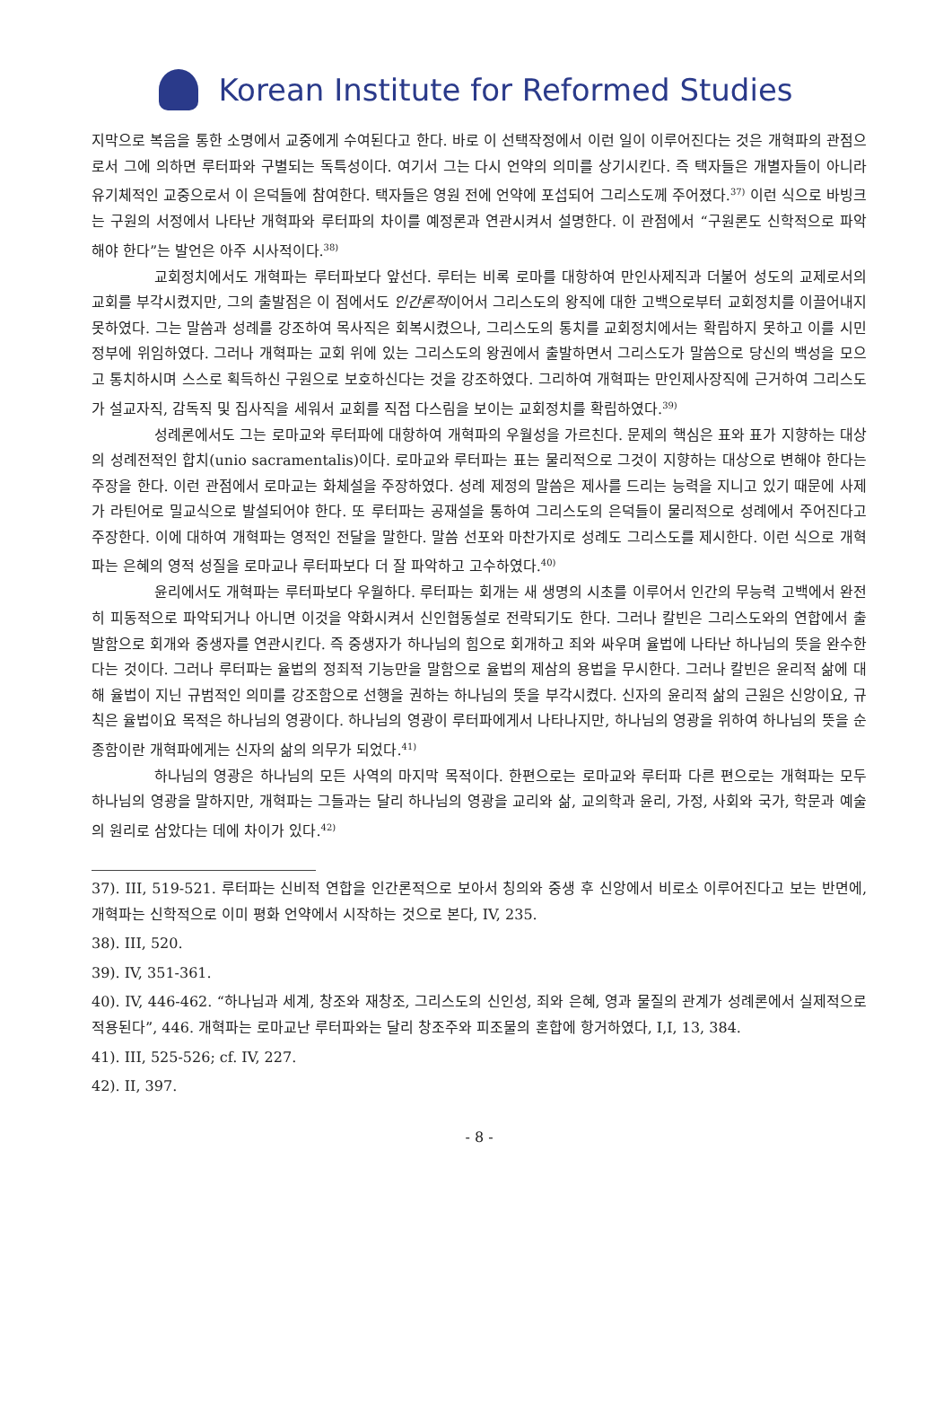Korean Institute for Reformed Studies
지막으로 복음을 통한 소명에서 교중에게 수여된다고 한다. 바로 이 선택작정에서 이런 일이 이루어진다는 것은 개혁파의 관점으로서 그에 의하면 루터파와 구별되는 독특성이다. 여기서 그는 다시 언약의 의미를 상기시킨다. 즉 택자들은 개별자들이 아니라 유기체적인 교중으로서 이 은덕들에 참여한다. 택자들은 영원 전에 언약에 포섭되어 그리스도께 주어졌다.<sup>37)</sup> 이런 식으로 바빙크는 구원의 서정에서 나타난 개혁파와 루터파의 차이를 예정론과 연관시켜서 설명한다. 이 관점에서 “구원론도 신학적으로 파악해야 한다”는 발언은 아주 시사적이다.<sup>38)</sup>
교회정치에서도 개혁파는 루터파보다 앞선다. 루터는 비록 로마를 대항하여 만인사제직과 더불어 성도의 교제로서의 교회를 부각시켰지만, 그의 출발점은 이 점에서도 인간론적이어서 그리스도의 왕직에 대한 고백으로부터 교회정치를 이끌어내지 못하였다. 그는 말씀과 성례를 강조하여 목사직은 회복시켰으나, 그리스도의 통치를 교회정치에서는 확립하지 못하고 이를 시민정부에 위임하였다. 그러나 개혁파는 교회 위에 있는 그리스도의 왕권에서 출발하면서 그리스도가 말씀으로 당신의 백성을 모으고 통치하시며 스스로 획득하신 구원으로 보호하신다는 것을 강조하였다. 그리하여 개혁파는 만인제사장직에 근거하여 그리스도가 설교자직, 감독직 및 집사직을 세워서 교회를 직접 다스림을 보이는 교회정치를 확립하였다.<sup>39)</sup>
성례론에서도 그는 로마교와 루터파에 대항하여 개혁파의 우월성을 가르친다. 문제의 핵심은 표와 표가 지향하는 대상의 성례전적인 합치(unio sacramentalis)이다. 로마교와 루터파는 표는 물리적으로 그것이 지향하는 대상으로 변해야 한다는 주장을 한다. 이런 관점에서 로마교는 화체설을 주장하였다. 성례 제정의 말씀은 제사를 드리는 능력을 지니고 있기 때문에 사제가 라틴어로 밀교식으로 발설되어야 한다. 또 루터파는 공재설을 통하여 그리스도의 은덕들이 물리적으로 성례에서 주어진다고 주장한다. 이에 대하여 개혁파는 영적인 전달을 말한다. 말씀 선포와 마찬가지로 성례도 그리스도를 제시한다. 이런 식으로 개혁파는 은혜의 영적 성질을 로마교나 루터파보다 더 잘 파악하고 고수하였다.<sup>40)</sup>
윤리에서도 개혁파는 루터파보다 우월하다. 루터파는 회개는 새 생명의 시초를 이루어서 인간의 무능력 고백에서 완전히 피동적으로 파악되거나 아니면 이것을 약화시켜서 신인협동설로 전락되기도 한다. 그러나 칼빈은 그리스도와의 연합에서 출발함으로 회개와 중생자를 연관시킨다. 즉 중생자가 하나님의 힘으로 회개하고 죄와 싸우며 율법에 나타난 하나님의 뜻을 완수한다는 것이다. 그러나 루터파는 율법의 정죄적 기능만을 말함으로 율법의 제삼의 용법을 무시한다. 그러나 칼빈은 윤리적 삶에 대해 율법이 지닌 규범적인 의미를 강조함으로 선행을 권하는 하나님의 뜻을 부각시켰다. 신자의 윤리적 삶의 근원은 신앙이요, 규칙은 율법이요 목적은 하나님의 영광이다. 하나님의 영광이 루터파에게서 나타나지만, 하나님의 영광을 위하여 하나님의 뜻을 순종함이란 개혁파에게는 신자의 삶의 의무가 되었다.<sup>41)</sup>
하나님의 영광은 하나님의 모든 사역의 마지막 목적이다. 한편으로는 로마교와 루터파 다른 편으로는 개혁파는 모두 하나님의 영광을 말하지만, 개혁파는 그들과는 달리 하나님의 영광을 교리와 삶, 교의학과 윤리, 가정, 사회와 국가, 학문과 예술의 원리로 삼았다는 데에 차이가 있다.<sup>42)</sup>
37). III, 519-521. 루터파는 신비적 연합을 인간론적으로 보아서 칭의와 중생 후 신앙에서 비로소 이루어진다고 보는 반면에, 개혁파는 신학적으로 이미 평화 언약에서 시작하는 것으로 본다, IV, 235.
38). III, 520.
39). IV, 351-361.
40). IV, 446-462. “하나님과 세계, 창조와 재창조, 그리스도의 신인성, 죄와 은혜, 영과 물질의 관계가 성례론에서 실제적으로 적용된다”, 446. 개혁파는 로마교난 루터파와는 달리 창조주와 피조물의 혼합에 항거하였다, I,I, 13, 384.
41). III, 525-526; cf. IV, 227.
42). II, 397.
- 8 -